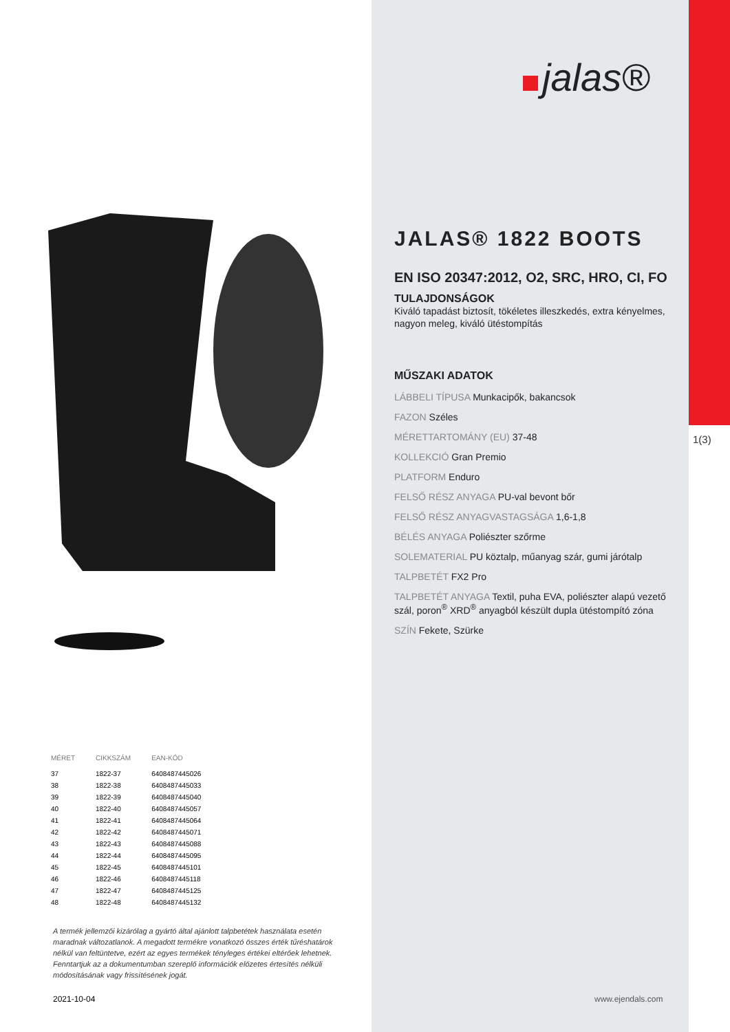jalas®
1(3)
JALAS® 1822 BOOTS
EN ISO 20347:2012, O2, SRC, HRO, CI, FO
TULAJDONSÁGOK
Kiváló tapadást biztosít, tökéletes illeszkedés, extra kényelmes, nagyon meleg, kiváló ütéstompítás
MŰSZAKI ADATOK
LÁBBELI TÍPUSA Munkacipők, bakancsok
FAZON Széles
MÉRETTARTOMÁNY (EU) 37-48
KOLLEKCIÓ Gran Premio
PLATFORM Enduro
FELSŐ RÉSZ ANYAGA PU-val bevont bőr
FELSŐ RÉSZ ANYAGVASTAGSÁGA 1,6-1,8
BÉLÉS ANYAGA Poliészter szőrme
SOLEMATERIAL PU köztalp, műanyag szár, gumi járótalp
TALPBETÉT FX2 Pro
TALPBETÉT ANYAGA Textil, puha EVA, poliészter alapú vezető szál, poron<sup>®</sup> XRD<sup>®</sup> anyagból készült dupla ütéstompító zóna
SZÍN Fekete, Szürke
| MÉRET | CIKKSZÁM | EAN-KÓD |
| --- | --- | --- |
| 37 | 1822-37 | 6408487445026 |
| 38 | 1822-38 | 6408487445033 |
| 39 | 1822-39 | 6408487445040 |
| 40 | 1822-40 | 6408487445057 |
| 41 | 1822-41 | 6408487445064 |
| 42 | 1822-42 | 6408487445071 |
| 43 | 1822-43 | 6408487445088 |
| 44 | 1822-44 | 6408487445095 |
| 45 | 1822-45 | 6408487445101 |
| 46 | 1822-46 | 6408487445118 |
| 47 | 1822-47 | 6408487445125 |
| 48 | 1822-48 | 6408487445132 |
A termék jellemzői kizárólag a gyártó által ajánlott talpbetétek használata esetén maradnak változatlanok. A megadott termékre vonatkozó összes érték tűréshatárok nélkül van feltüntetve, ezért az egyes termékek tényleges értékei eltérőek lehetnek. Fenntartjuk az a dokumentumban szereplő információk előzetes értesítés nélküli módosításának vagy frissítésének jogát.
2021-10-04 www.ejendals.com